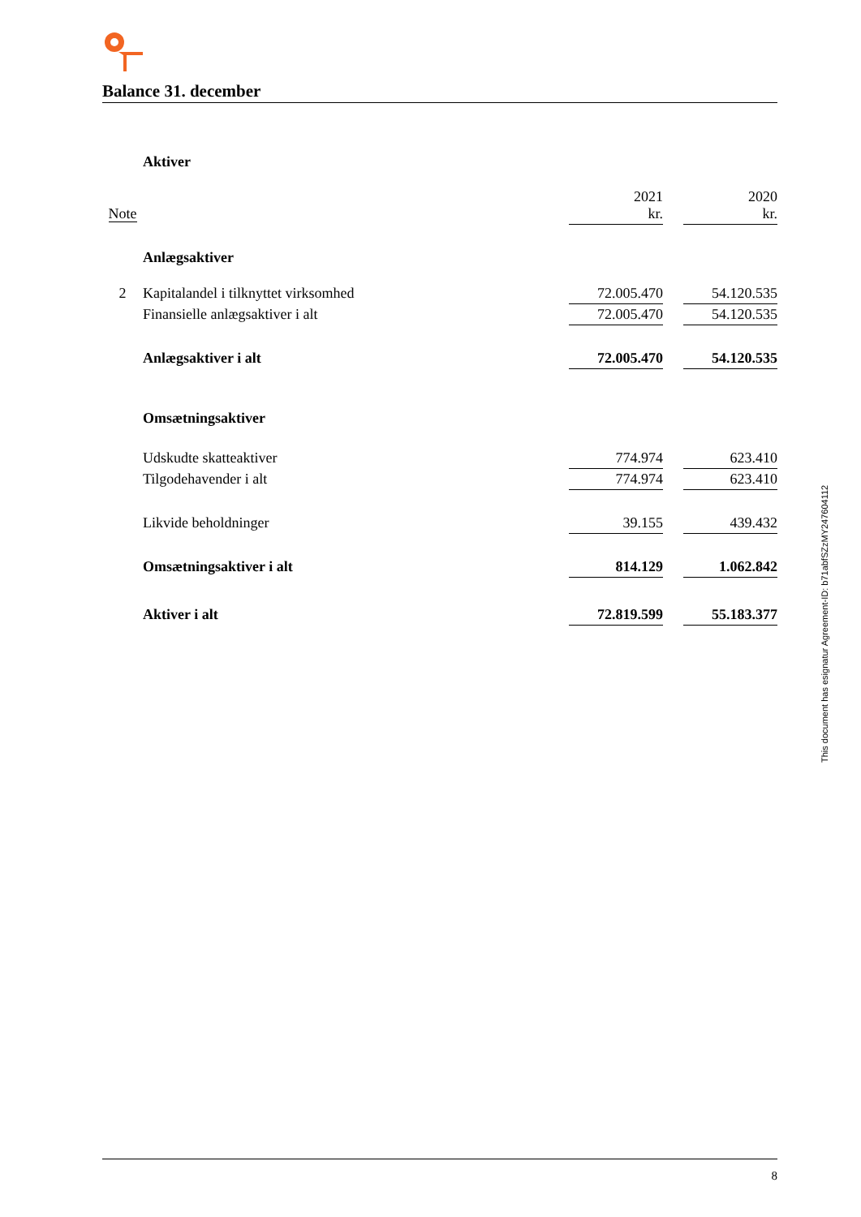Balance 31. december
| | Aktiver | | | |
| Note | | 2021 kr. | | 2020 kr. |
| | Anlægsaktiver | | | |
| 2 | Kapitalandel i tilknyttet virksomhed | 72.005.470 | | 54.120.535 |
| | Finansielle anlægsaktiver i alt | 72.005.470 | | 54.120.535 |
| | Anlægsaktiver i alt | 72.005.470 | | 54.120.535 |
| | Omsætningsaktiver | | | |
| | Udskudte skatteaktiver | 774.974 | | 623.410 |
| | Tilgodehavender i alt | 774.974 | | 623.410 |
| | Likvide beholdninger | 39.155 | | 439.432 |
| | Omsætningsaktiver i alt | 814.129 | | 1.062.842 |
| | Aktiver i alt | 72.819.599 | | 55.183.377 |
This document has esignatur Agreement-ID: b71abfSZzMY247604112
8